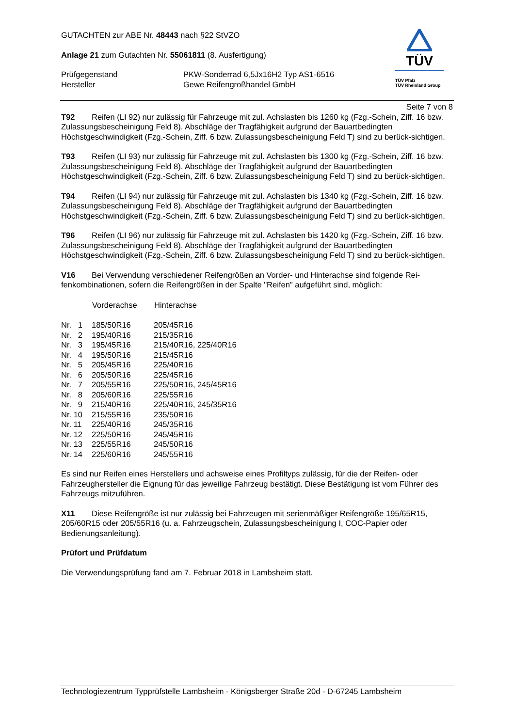GUTACHTEN zur ABE Nr. 48443 nach §22 StVZO
Anlage 21 zum Gutachten Nr. 55061811 (8. Ausfertigung)
| Prüfgegenstand | PKW-Sonderrad 6,5Jx16H2 Typ AS1-6516 |
| Hersteller | Gewe Reifengroßhandel GmbH |
TÜV
TÜV Pfalz
TÜV Rheinland Group
Seite 7 von 8
T92 Reifen (LI 92) nur zulässig für Fahrzeuge mit zul. Achslasten bis 1260 kg (Fzg.-Schein, Ziff. 16 bzw. Zulassungsbescheinigung Feld 8). Abschläge der Tragfähigkeit aufgrund der Bauartbedingten Höchstgeschwindigkeit (Fzg.-Schein, Ziff. 6 bzw. Zulassungsbescheinigung Feld T) sind zu berück-sichtigen.
T93 Reifen (LI 93) nur zulässig für Fahrzeuge mit zul. Achslasten bis 1300 kg (Fzg.-Schein, Ziff. 16 bzw. Zulassungsbescheinigung Feld 8). Abschläge der Tragfähigkeit aufgrund der Bauartbedingten Höchstgeschwindigkeit (Fzg.-Schein, Ziff. 6 bzw. Zulassungsbescheinigung Feld T) sind zu berück-sichtigen.
T94 Reifen (LI 94) nur zulässig für Fahrzeuge mit zul. Achslasten bis 1340 kg (Fzg.-Schein, Ziff. 16 bzw. Zulassungsbescheinigung Feld 8). Abschläge der Tragfähigkeit aufgrund der Bauartbedingten Höchstgeschwindigkeit (Fzg.-Schein, Ziff. 6 bzw. Zulassungsbescheinigung Feld T) sind zu berück-sichtigen.
T96 Reifen (LI 96) nur zulässig für Fahrzeuge mit zul. Achslasten bis 1420 kg (Fzg.-Schein, Ziff. 16 bzw. Zulassungsbescheinigung Feld 8). Abschläge der Tragfähigkeit aufgrund der Bauartbedingten Höchstgeschwindigkeit (Fzg.-Schein, Ziff. 6 bzw. Zulassungsbescheinigung Feld T) sind zu berück-sichtigen.
V16 Bei Verwendung verschiedener Reifengrößen an Vorder- und Hinterachse sind folgende Rei-fenkombinationen, sofern die Reifengrößen in der Spalte "Reifen" aufgeführt sind, möglich:
| | Vorderachse | Hinterachse |
| Nr. 1 | 185/50R16 | 205/45R16 |
| Nr. 2 | 195/40R16 | 215/35R16 |
| Nr. 3 | 195/45R16 | 215/40R16, 225/40R16 |
| Nr. 4 | 195/50R16 | 215/45R16 |
| Nr. 5 | 205/45R16 | 225/40R16 |
| Nr. 6 | 205/50R16 | 225/45R16 |
| Nr. 7 | 205/55R16 | 225/50R16, 245/45R16 |
| Nr. 8 | 205/60R16 | 225/55R16 |
| Nr. 9 | 215/40R16 | 225/40R16, 245/35R16 |
| Nr. 10 | 215/55R16 | 235/50R16 |
| Nr. 11 | 225/40R16 | 245/35R16 |
| Nr. 12 | 225/50R16 | 245/45R16 |
| Nr. 13 | 225/55R16 | 245/50R16 |
| Nr. 14 | 225/60R16 | 245/55R16 |
Es sind nur Reifen eines Herstellers und achsweise eines Profiltyps zulässig, für die der Reifen- oder Fahrzeughersteller die Eignung für das jeweilige Fahrzeug bestätigt. Diese Bestätigung ist vom Führer des Fahrzeugs mitzuführen.
X11 Diese Reifengröße ist nur zulässig bei Fahrzeugen mit serienmäßiger Reifengröße 195/65R15, 205/60R15 oder 205/55R16 (u. a. Fahrzeugschein, Zulassungsbescheinigung I, COC-Papier oder Bedienungsanleitung).
Prüfort und Prüfdatum
Die Verwendungsprüfung fand am 7. Februar 2018 in Lambsheim statt.
Technologiezentrum Typprüfstelle Lambsheim - Königsberger Straße 20d - D-67245 Lambsheim